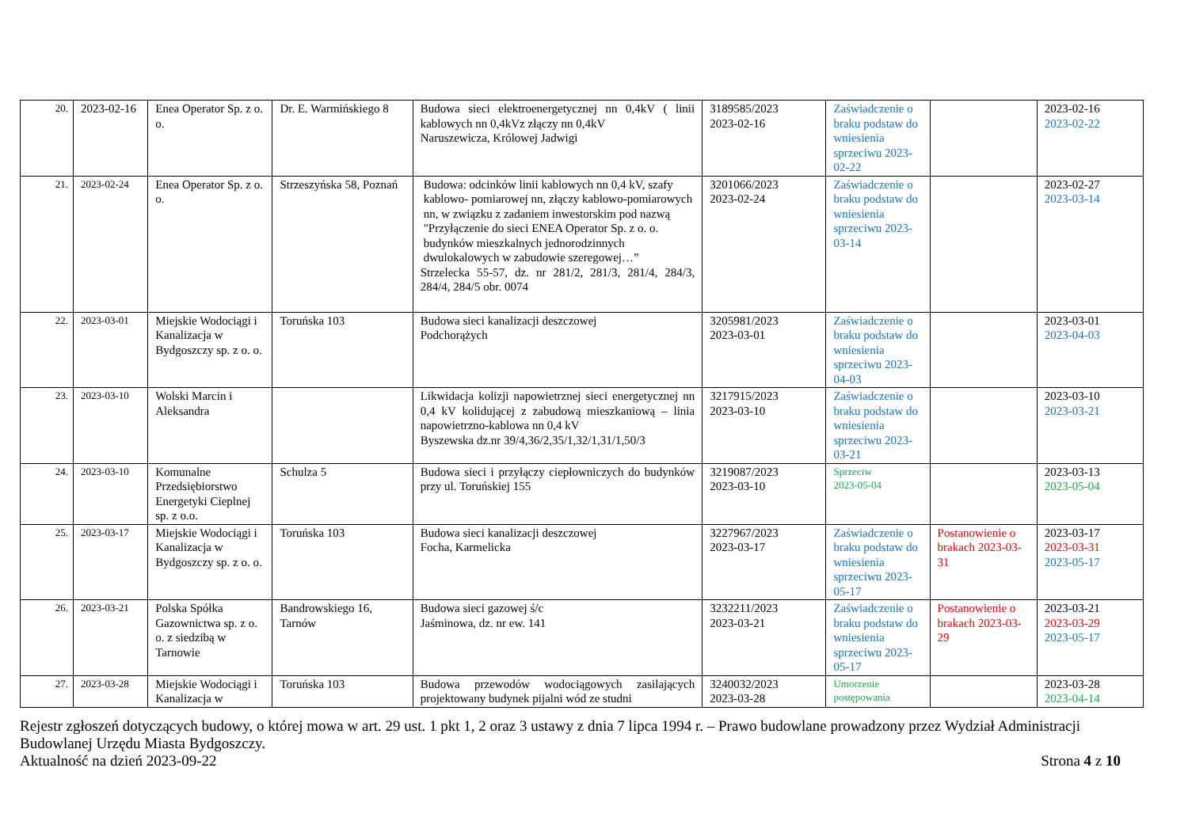| 20. | 2023-02-16 | Enea Operator Sp. z o. o. | Dr. E. Warmińskiego 8 | Budowa sieci elektroenergetycznej nn 0,4kV ( linii kablowych nn 0,4kVz złączy nn 0,4kV Naruszewicza, Królowej Jadwigi | 3189585/2023 2023-02-16 | Zaświadczenie o braku podstaw do wniesienia sprzeciwu 2023-02-22 | | 2023-02-16 2023-02-22 |
| 21. | 2023-02-24 | Enea Operator Sp. z o. o. | Strzeszyńska 58, Poznań | Budowa: odcinków linii kablowych nn 0,4 kV, szafy kablowo- pomiarowej nn, złączy kablowo-pomiarowych nn, w związku z zadaniem inwestorskim pod nazwą "Przyłączenie do sieci ENEA Operator Sp. z o. o. budynków mieszkalnych jednorodzinnych dwulokalowych w zabudowie szeregowej…” Strzelecka 55-57, dz. nr 281/2, 281/3, 281/4, 284/3, 284/4, 284/5 obr. 0074 | 3201066/2023 2023-02-24 | Zaświadczenie o braku podstaw do wniesienia sprzeciwu 2023-03-14 | | 2023-02-27 2023-03-14 |
| 22. | 2023-03-01 | Miejskie Wodociągi i Kanalizacja w Bydgoszczy sp. z o. o. | Toruńska 103 | Budowa sieci kanalizacji deszczowej Podchorążych | 3205981/2023 2023-03-01 | Zaświadczenie o braku podstaw do wniesienia sprzeciwu 2023-04-03 | | 2023-03-01 2023-04-03 |
| 23. | 2023-03-10 | Wolski Marcin i Aleksandra | | Likwidacja kolizji napowietrznej sieci energetycznej nn 0,4 kV kolidującej z zabudową mieszkaniową – linia napowietrzno-kablowa nn 0,4 kV Byszewska dz.nr 39/4,36/2,35/1,32/1,31/1,50/3 | 3217915/2023 2023-03-10 | Zaświadczenie o braku podstaw do wniesienia sprzeciwu 2023-03-21 | | 2023-03-10 2023-03-21 |
| 24. | 2023-03-10 | Komunalne Przedsiębiorstwo Energetyki Cieplnej sp. z o.o. | Schulza 5 | Budowa sieci i przyłączy ciepłowniczych do budynków przy ul. Toruńskiej 155 | 3219087/2023 2023-03-10 | Sprzeciw 2023-05-04 | | 2023-03-13 2023-05-04 |
| 25. | 2023-03-17 | Miejskie Wodociągi i Kanalizacja w Bydgoszczy sp. z o. o. | Toruńska 103 | Budowa sieci kanalizacji deszczowej Focha, Karmelicka | 3227967/2023 2023-03-17 | Zaświadczenie o braku podstaw do wniesienia sprzeciwu 2023-05-17 | Postanowienie o brakach 2023-03-31 | 2023-03-17 2023-03-31 2023-05-17 |
| 26. | 2023-03-21 | Polska Spółka Gazownictwa sp. z o. o. z siedzibą w Tarnowie | Bandrowskiego 16, Tarnów | Budowa sieci gazowej ś/c Jaśminowa, dz. nr ew. 141 | 3232211/2023 2023-03-21 | Zaświadczenie o braku podstaw do wniesienia sprzeciwu 2023-05-17 | Postanowienie o brakach 2023-03-29 | 2023-03-21 2023-03-29 2023-05-17 |
| 27. | 2023-03-28 | Miejskie Wodociągi i Kanalizacja w | Toruńska 103 | Budowa przewodów wodociągowych zasilających projektowany budynek pijalni wód ze studni | 3240032/2023 2023-03-28 | Umorzenie postępowania | | 2023-03-28 2023-04-14 |
Rejestr zgłoszeń dotyczących budowy, o której mowa w art. 29 ust. 1 pkt 1, 2 oraz 3 ustawy z dnia 7 lipca 1994 r. – Prawo budowlane prowadzony przez Wydział Administracji Budowlanej Urzędu Miasta Bydgoszczy.
Aktualność na dzień 2023-09-22 Strona 4 z 10